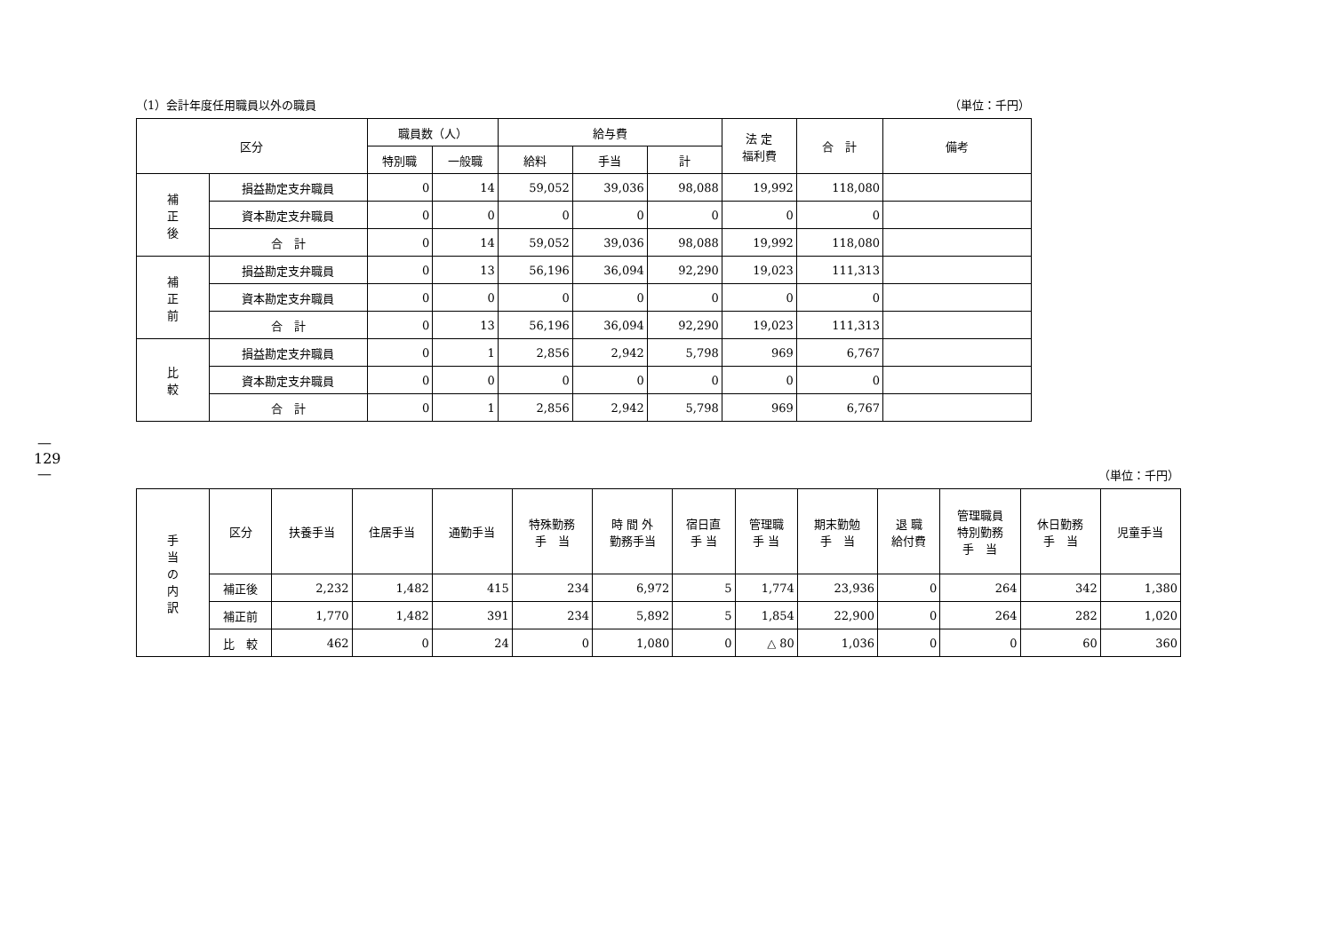—
129
—
（1）会計年度任用職員以外の職員 （単位：千円）
| 区分 | | 職員数（人） | | 給与費 | | | 法 定 福利費 | 合 計 | 備考 |
| --- | --- | --- | --- | --- | --- | --- | --- | --- | --- |
| | | 特別職 | 一般職 | 給料 | 手当 | 計 | | | |
| 補 正 後 | 損益勘定支弁職員 | 0 | 14 | 59,052 | 39,036 | 98,088 | 19,992 | 118,080 | |
| | 資本勘定支弁職員 | 0 | 0 | 0 | 0 | 0 | 0 | 0 | |
| | 合 計 | 0 | 14 | 59,052 | 39,036 | 98,088 | 19,992 | 118,080 | |
| 補 正 前 | 損益勘定支弁職員 | 0 | 13 | 56,196 | 36,094 | 92,290 | 19,023 | 111,313 | |
| | 資本勘定支弁職員 | 0 | 0 | 0 | 0 | 0 | 0 | 0 | |
| | 合 計 | 0 | 13 | 56,196 | 36,094 | 92,290 | 19,023 | 111,313 | |
| 比 較 | 損益勘定支弁職員 | 0 | 1 | 2,856 | 2,942 | 5,798 | 969 | 6,767 | |
| | 資本勘定支弁職員 | 0 | 0 | 0 | 0 | 0 | 0 | 0 | |
| | 合 計 | 0 | 1 | 2,856 | 2,942 | 5,798 | 969 | 6,767 | |
（単位：千円）
| 手 当 の 内 訳 | 区分 | 扶養手当 | 住居手当 | 通勤手当 | 特殊勤務 手 当 | 時 間 外 勤務手当 | 宿日直 手 当 | 管理職 手 当 | 期末勤勉 手 当 | 退 職 給付費 | 管理職員 特別勤務 手 当 | 休日勤務 手 当 | 児童手当 |
| --- | --- | --- | --- | --- | --- | --- | --- | --- | --- | --- | --- | --- | --- |
| | 補正後 | 2,232 | 1,482 | 415 | 234 | 6,972 | 5 | 1,774 | 23,936 | 0 | 264 | 342 | 1,380 |
| | 補正前 | 1,770 | 1,482 | 391 | 234 | 5,892 | 5 | 1,854 | 22,900 | 0 | 264 | 282 | 1,020 |
| | 比 較 | 462 | 0 | 24 | 0 | 1,080 | 0 | △ 80 | 1,036 | 0 | 0 | 60 | 360 |